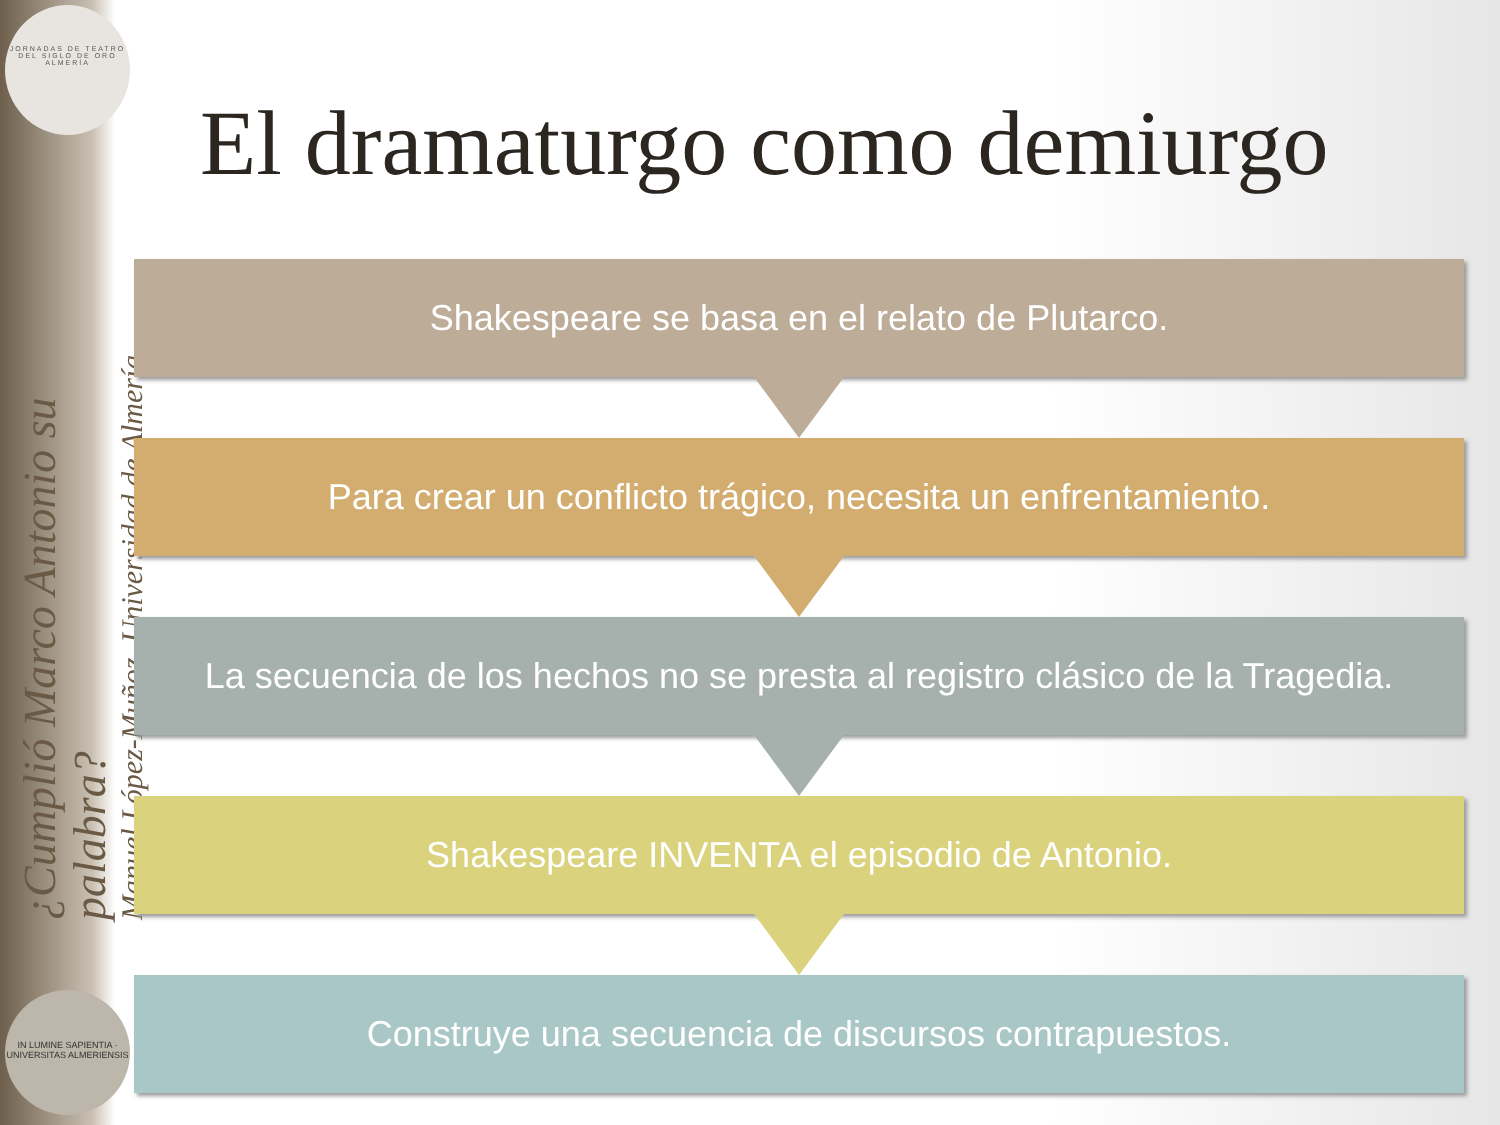JORNADAS DE TEATRO DEL SIGLO DE ORO ALMERÍA
¿Cumplió Marco Antonio su palabra?
Manuel López-Muñoz, Universidad de Almería
IN LUMINE SAPIENTIA · UNIVERSITAS ALMERIENSIS
El dramaturgo como demiurgo
Shakespeare se basa en el relato de Plutarco.
Para crear un conflicto trágico, necesita un enfrentamiento.
La secuencia de los hechos no se presta al registro clásico de la Tragedia.
Shakespeare INVENTA el episodio de Antonio.
Construye una secuencia de discursos contrapuestos.